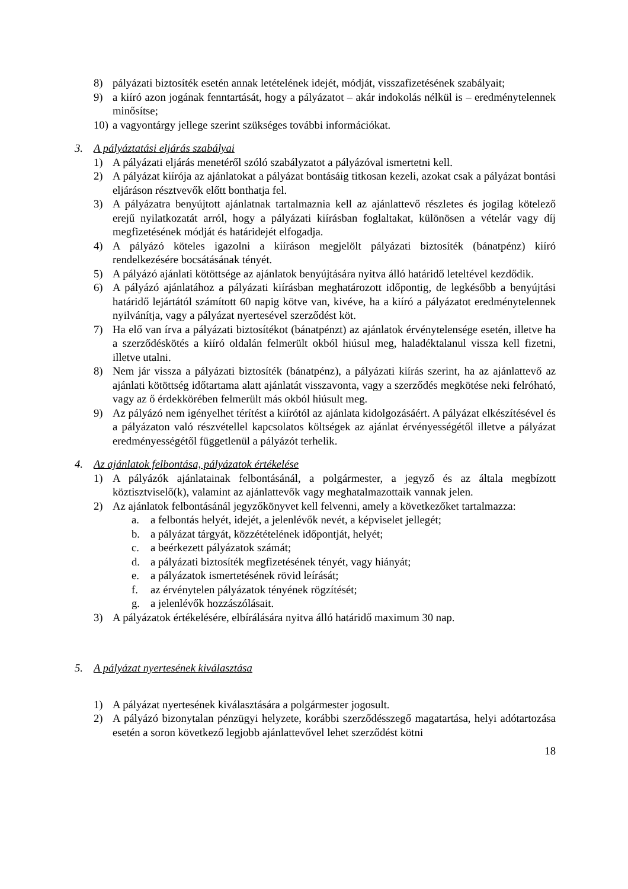8) pályázati biztosíték esetén annak letételének idejét, módját, visszafizetésének szabályait;
9) a kiíró azon jogának fenntartását, hogy a pályázatot – akár indokolás nélkül is – eredménytelennek minősítse;
10) a vagyontárgy jellege szerint szükséges további információkat.
3. A pályáztatási eljárás szabályai
1) A pályázati eljárás menetéről szóló szabályzatot a pályázóval ismertetni kell.
2) A pályázat kiírója az ajánlatokat a pályázat bontásáig titkosan kezeli, azokat csak a pályázat bontási eljáráson résztvevők előtt bonthatja fel.
3) A pályázatra benyújtott ajánlatnak tartalmaznia kell az ajánlattevő részletes és jogilag kötelező erejű nyilatkozatát arról, hogy a pályázati kiírásban foglaltakat, különösen a vételár vagy díj megfizetésének módját és határidejét elfogadja.
4) A pályázó köteles igazolni a kiíráson megjelölt pályázati biztosíték (bánatpénz) kiíró rendelkezésére bocsátásának tényét.
5) A pályázó ajánlati kötöttsége az ajánlatok benyújtására nyitva álló határidő leteltével kezdődik.
6) A pályázó ajánlatához a pályázati kiírásban meghatározott időpontig, de legkésőbb a benyújtási határidő lejártától számított 60 napig kötve van, kivéve, ha a kiíró a pályázatot eredménytelennek nyilvánítja, vagy a pályázat nyertesével szerződést köt.
7) Ha elő van írva a pályázati biztosítékot (bánatpénzt) az ajánlatok érvénytelensége esetén, illetve ha a szerződéskötés a kiíró oldalán felmerült okból hiúsul meg, haladéktalanul vissza kell fizetni, illetve utalni.
8) Nem jár vissza a pályázati biztosíték (bánatpénz), a pályázati kiírás szerint, ha az ajánlattevő az ajánlati kötöttség időtartama alatt ajánlatát visszavonta, vagy a szerződés megkötése neki felróható, vagy az ő érdekkörében felmerült más okból hiúsult meg.
9) Az pályázó nem igényelhet térítést a kiírótól az ajánlata kidolgozásáért. A pályázat elkészítésével és a pályázaton való részvétellel kapcsolatos költségek az ajánlat érvényességétől illetve a pályázat eredményességétől függetlenül a pályázót terhelik.
4. Az ajánlatok felbontása, pályázatok értékelése
1) A pályázók ajánlatainak felbontásánál, a polgármester, a jegyző és az általa megbízott köztisztviselő(k), valamint az ajánlattevők vagy meghatalmazottaik vannak jelen.
2) Az ajánlatok felbontásánál jegyzőkönyvet kell felvenni, amely a következőket tartalmazza:
a. a felbontás helyét, idejét, a jelenlévők nevét, a képviselet jellegét;
b. a pályázat tárgyát, közzétételének időpontját, helyét;
c. a beérkezett pályázatok számát;
d. a pályázati biztosíték megfizetésének tényét, vagy hiányát;
e. a pályázatok ismertetésének rövid leírását;
f. az érvénytelen pályázatok tényének rögzítését;
g. a jelenlévők hozzászólásait.
3) A pályázatok értékelésére, elbírálására nyitva álló határidő maximum 30 nap.
5. A pályázat nyertesének kiválasztása
1) A pályázat nyertesének kiválasztására a polgármester jogosult.
2) A pályázó bizonytalan pénzügyi helyzete, korábbi szerződésszegő magatartása, helyi adótartozása esetén a soron következő legjobb ajánlattevővel lehet szerződést kötni
18